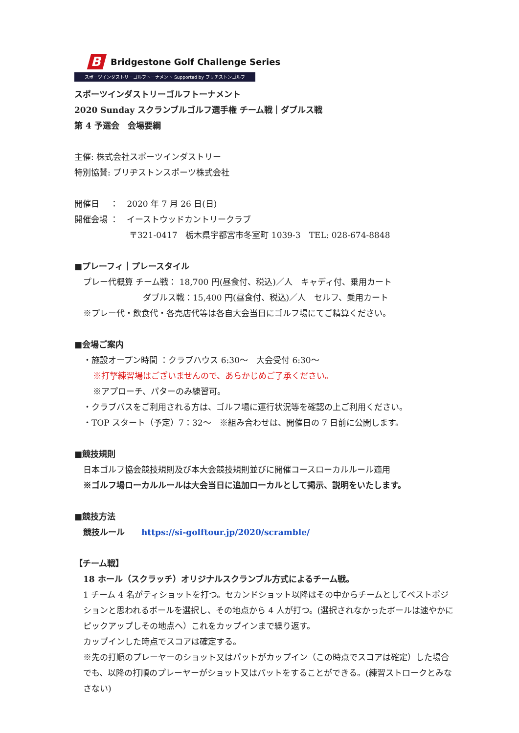B
Bridgestone Golf Challenge Series
スポーツインダストリーゴルフトーナメント Supported by ブリヂストンゴルフ
スポーツインダストリーゴルフトーナメント
2020 Sunday スクランブルゴルフ選手権 チーム戦｜ダブルス戦
第 4 予選会　会場要綱
主催: 株式会社スポーツインダストリー
特別協賛: ブリヂストンスポーツ株式会社
開催日　 ：　2020 年 7 月 26 日(日)
開催会場 ：　イーストウッドカントリークラブ
〒321-0417　栃木県宇都宮市冬室町 1039-3　TEL: 028-674-8848
■プレーフィ｜プレースタイル
プレー代概算 チーム戦： 18,700 円(昼食付、税込)／人　キャディ付、乗用カート
ダブルス戦：15,400 円(昼食付、税込)／人　セルフ、乗用カート
※プレー代・飲食代・各売店代等は各自大会当日にゴルフ場にてご精算ください。
■会場ご案内
・施設オープン時間 ：クラブハウス 6:30〜　大会受付 6:30〜
※打撃練習場はございませんので、あらかじめご了承ください。
※アプローチ、パターのみ練習可。
・クラブバスをご利用される方は、ゴルフ場に運行状況等を確認の上ご利用ください。
・TOP スタート（予定）7：32〜　※組み合わせは、開催日の 7 日前に公開します。
■競技規則
日本ゴルフ協会競技規則及び本大会競技規則並びに開催コースローカルルール適用
※ゴルフ場ローカルルールは大会当日に追加ローカルとして掲示、説明をいたします。
■競技方法
競技ルール　　https://si-golftour.jp/2020/scramble/
【チーム戦】
18 ホール（スクラッチ）オリジナルスクランブル方式によるチーム戦。
1 チーム 4 名がティショットを打つ。セカンドショット以降はその中からチームとしてベストポジションと思われるボールを選択し、その地点から 4 人が打つ。(選択されなかったボールは速やかにピックアップしその地点へ）これをカップインまで繰り返す。
カップインした時点でスコアは確定する。
※先の打順のプレーヤーのショット又はパットがカップイン（この時点でスコアは確定）した場合でも、以降の打順のプレーヤーがショット又はパットをすることができる。(練習ストロークとみなさない)